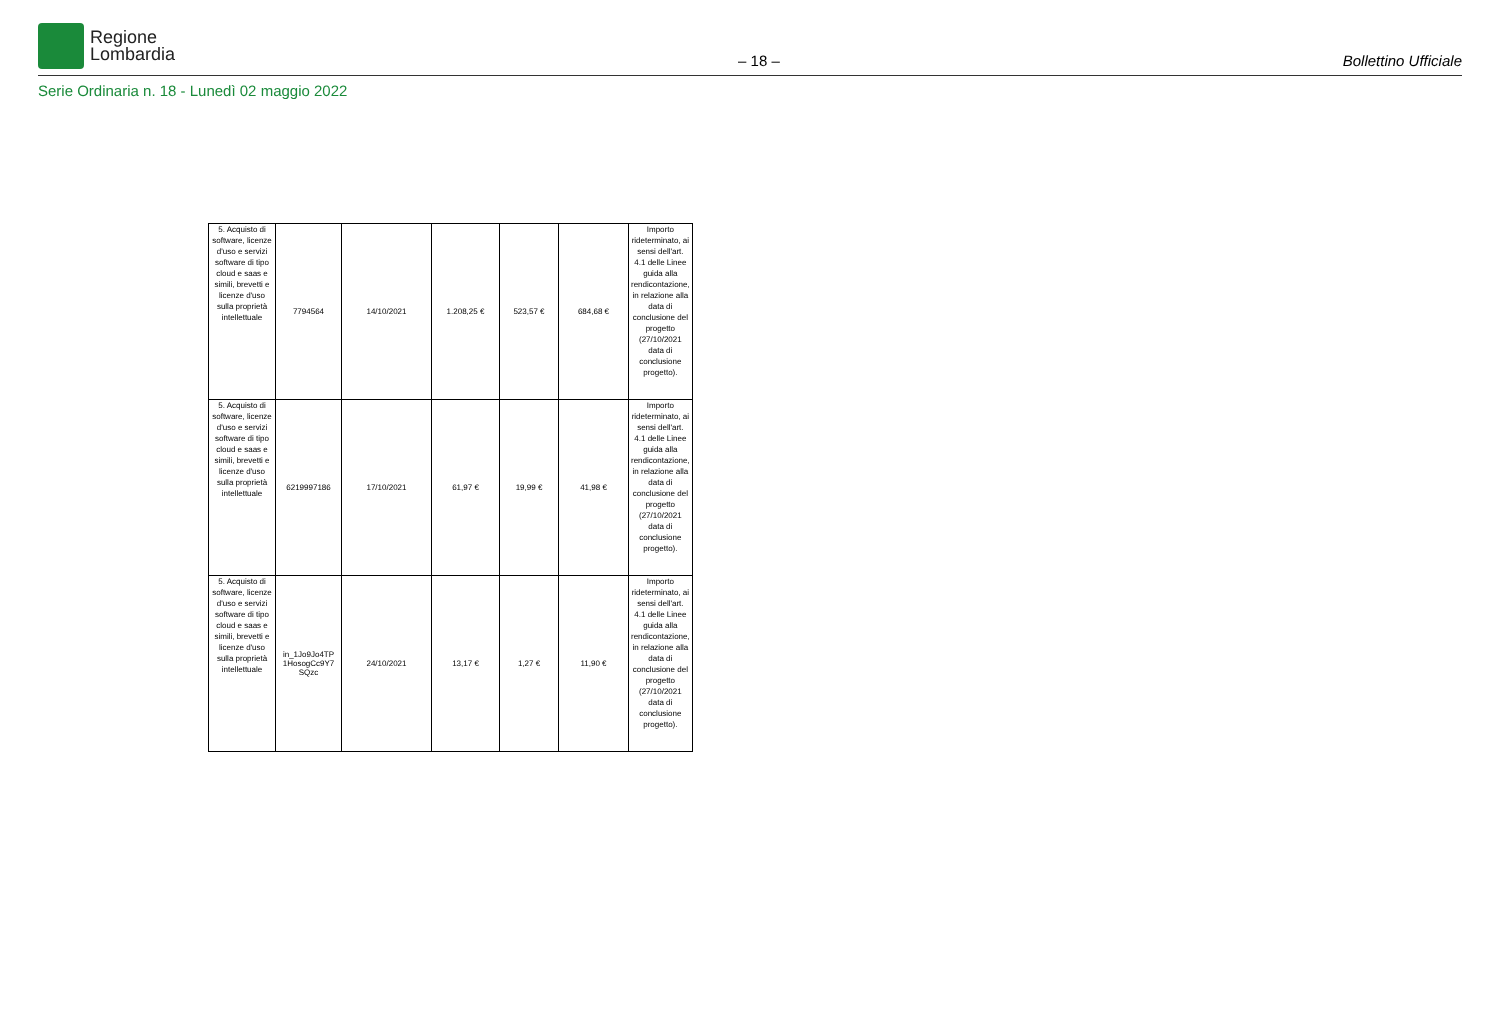Regione
Lombardia
– 18 –
Bollettino Ufficiale
Serie Ordinaria n. 18 - Lunedì 02 maggio 2022
| 5. Acquisto di software, licenze d'uso e servizi software di tipo cloud e saas e simili, brevetti e licenze d'uso sulla proprietà intellettuale | 7794564 | 14/10/2021 | 1.208,25 € | 523,57 € | 684,68 € | Importo rideterminato, ai sensi dell'art. 4.1 delle Linee guida alla rendicontazione, in relazione alla data di conclusione del progetto (27/10/2021 data di conclusione progetto). |
| 5. Acquisto di software, licenze d'uso e servizi software di tipo cloud e saas e simili, brevetti e licenze d'uso sulla proprietà intellettuale | 6219997186 | 17/10/2021 | 61,97 € | 19,99 € | 41,98 € | Importo rideterminato, ai sensi dell'art. 4.1 delle Linee guida alla rendicontazione, in relazione alla data di conclusione del progetto (27/10/2021 data di conclusione progetto). |
| 5. Acquisto di software, licenze d'uso e servizi software di tipo cloud e saas e simili, brevetti e licenze d'uso sulla proprietà intellettuale | in_1Jo9Jo4TP 1HosogCc9Y7 SQzc | 24/10/2021 | 13,17 € | 1,27 € | 11,90 € | Importo rideterminato, ai sensi dell'art. 4.1 delle Linee guida alla rendicontazione, in relazione alla data di conclusione del progetto (27/10/2021 data di conclusione progetto). |